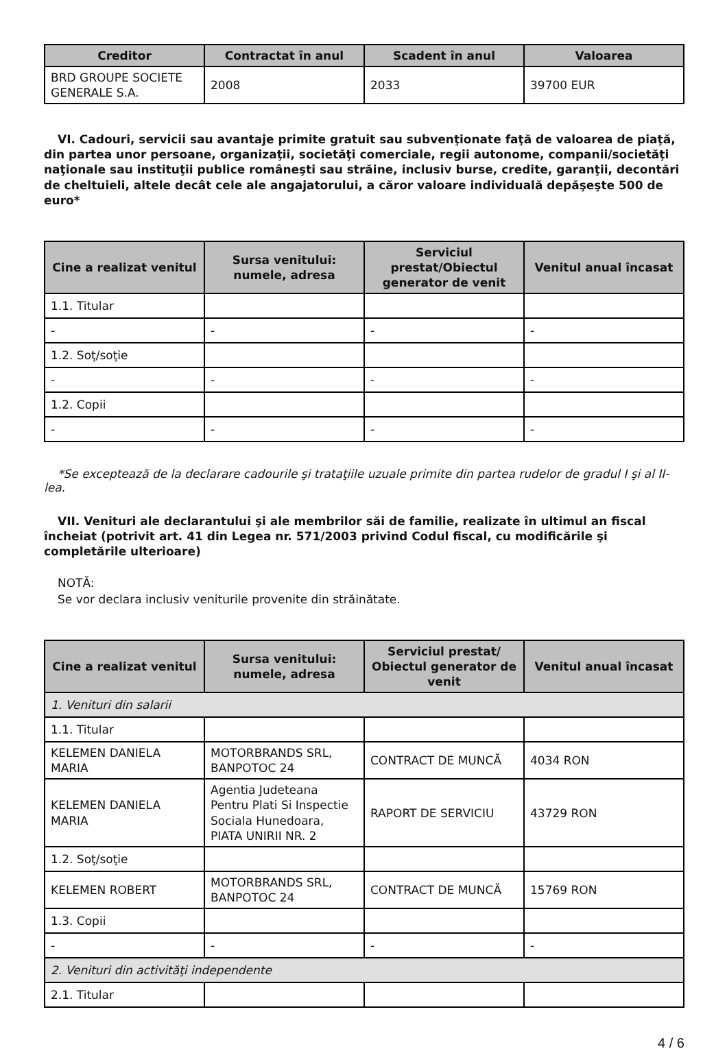| Creditor | Contractat în anul | Scadent în anul | Valoarea |
| --- | --- | --- | --- |
| BRD GROUPE SOCIETE GENERALE S.A. | 2008 | 2033 | 39700 EUR |
VI. Cadouri, servicii sau avantaje primite gratuit sau subvenţionate faţă de valoarea de piaţă, din partea unor persoane, organizaţii, societăţi comerciale, regii autonome, companii/societăţi naţionale sau instituţii publice româneşti sau străine, inclusiv burse, credite, garanţii, decontări de cheltuieli, altele decât cele ale angajatorului, a căror valoare individuală depăşeşte 500 de euro*
| Cine a realizat venitul | Sursa venitului: numele, adresa | Serviciul prestat/Obiectul generator de venit | Venitul anual încasat |
| --- | --- | --- | --- |
| 1.1. Titular | | | |
| - | - | - | - |
| 1.2. Soţ/soţie | | | |
| - | - | - | - |
| 1.2. Copii | | | |
| - | - | - | - |
*Se exceptează de la declarare cadourile şi trataţiile uzuale primite din partea rudelor de gradul I şi al II-lea.
VII. Venituri ale declarantului şi ale membrilor săi de familie, realizate în ultimul an fiscal încheiat (potrivit art. 41 din Legea nr. 571/2003 privind Codul fiscal, cu modificările şi completările ulterioare)
NOTĂ:
Se vor declara inclusiv veniturile provenite din străinătate.
| Cine a realizat venitul | Sursa venitului: numele, adresa | Serviciul prestat/ Obiectul generator de venit | Venitul anual încasat |
| --- | --- | --- | --- |
| 1. Venituri din salarii | | | |
| 1.1. Titular | | | |
| KELEMEN DANIELA MARIA | MOTORBRANDS SRL, BANPOTOC 24 | CONTRACT DE MUNCĂ | 4034 RON |
| KELEMEN DANIELA MARIA | Agentia Judeteana Pentru Plati Si Inspectie Sociala Hunedoara, PIATA UNIRII NR. 2 | RAPORT DE SERVICIU | 43729 RON |
| 1.2. Soţ/soţie | | | |
| KELEMEN ROBERT | MOTORBRANDS SRL, BANPOTOC 24 | CONTRACT DE MUNCĂ | 15769 RON |
| 1.3. Copii | | | |
| - | - | - | - |
| 2. Venituri din activităţi independente | | | |
| 2.1. Titular | | | |
4 / 6